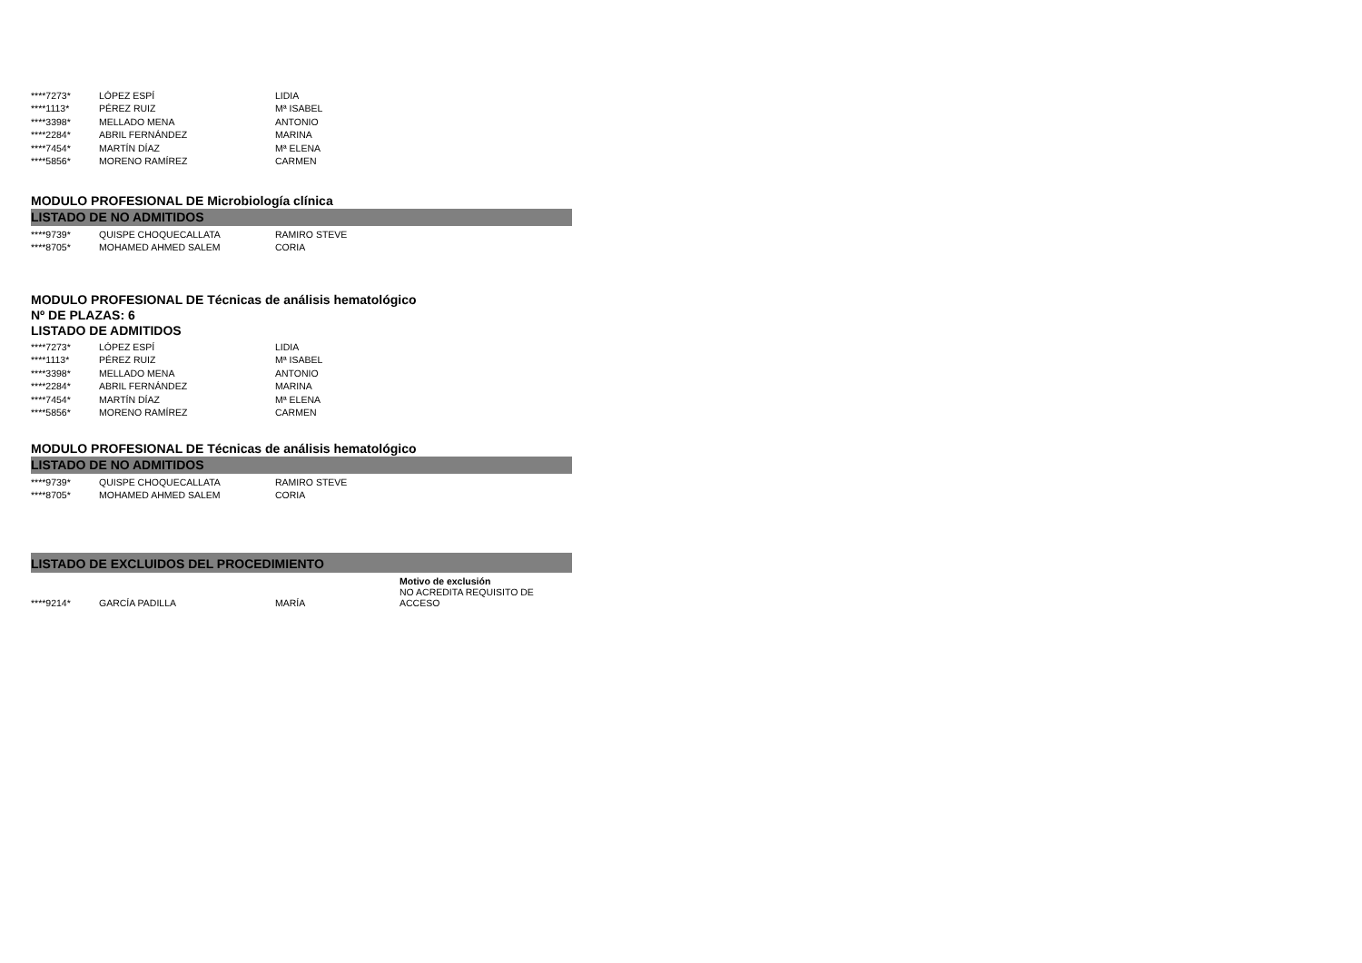| ****7273* | LÓPEZ ESPÍ | LIDIA |
| ****1113* | PÉREZ RUIZ | Mª ISABEL |
| ****3398* | MELLADO MENA | ANTONIO |
| ****2284* | ABRIL FERNÁNDEZ | MARINA |
| ****7454* | MARTÍN DÍAZ | Mª ELENA |
| ****5856* | MORENO RAMÍREZ | CARMEN |
MODULO PROFESIONAL DE Microbiología clínica
LISTADO DE NO ADMITIDOS
| ****9739* | QUISPE CHOQUECALLATA | RAMIRO STEVE |
| ****8705* | MOHAMED AHMED SALEM | CORIA |
MODULO PROFESIONAL DE Técnicas de análisis hematológico
Nº DE PLAZAS: 6
LISTADO DE ADMITIDOS
| ****7273* | LÓPEZ ESPÍ | LIDIA |
| ****1113* | PÉREZ RUIZ | Mª ISABEL |
| ****3398* | MELLADO MENA | ANTONIO |
| ****2284* | ABRIL FERNÁNDEZ | MARINA |
| ****7454* | MARTÍN DÍAZ | Mª ELENA |
| ****5856* | MORENO RAMÍREZ | CARMEN |
MODULO PROFESIONAL DE Técnicas de análisis hematológico
LISTADO DE NO ADMITIDOS
| ****9739* | QUISPE CHOQUECALLATA | RAMIRO STEVE |
| ****8705* | MOHAMED AHMED SALEM | CORIA |
LISTADO DE EXCLUIDOS DEL PROCEDIMIENTO
| | | | Motivo de exclusión |
| ****9214* | GARCÍA PADILLA | MARÍA | NO ACREDITA REQUISITO DE ACCESO |